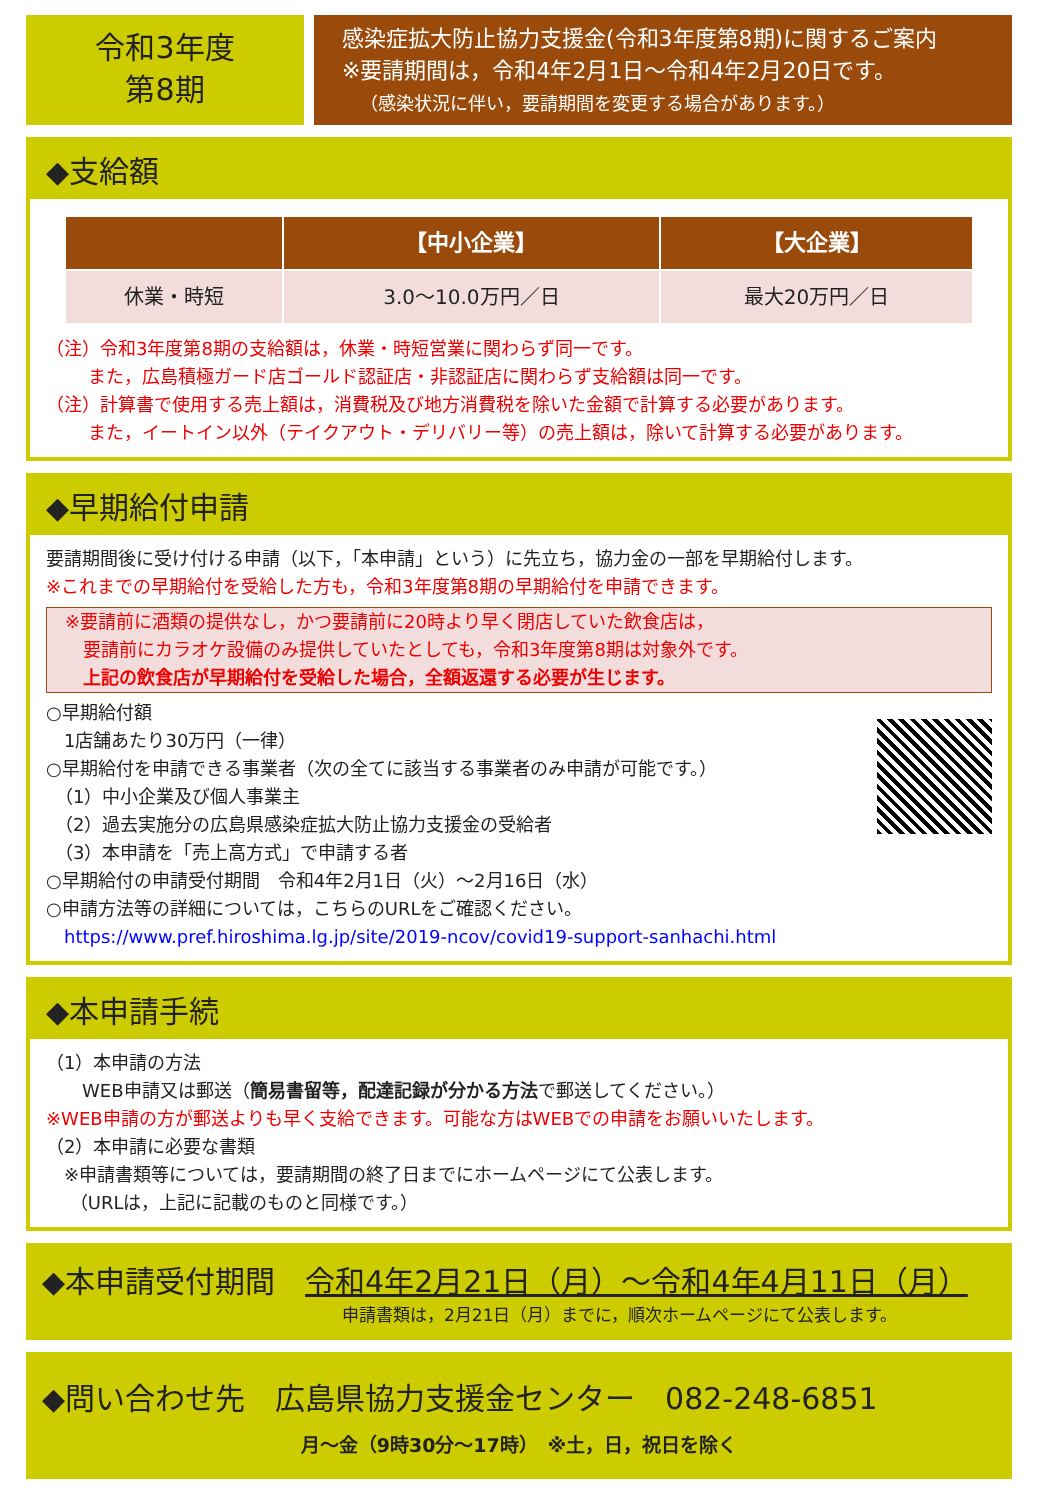令和3年度
第8期
感染症拡大防止協力支援金(令和3年度第8期)に関するご案内
※要請期間は，令和4年2月1日～令和4年2月20日です。
（感染状況に伴い，要請期間を変更する場合があります。）
◆支給額
| | 【中小企業】 | 【大企業】 |
| --- | --- | --- |
| 休業・時短 | 3.0～10.0万円／日 | 最大20万円／日 |
（注）令和3年度第8期の支給額は，休業・時短営業に関わらず同一です。
　　 また，広島積極ガード店ゴールド認証店・非認証店に関わらず支給額は同一です。
（注）計算書で使用する売上額は，消費税及び地方消費税を除いた金額で計算する必要があります。
　　 また，イートイン以外（テイクアウト・デリバリー等）の売上額は，除いて計算する必要があります。
◆早期給付申請
要請期間後に受け付ける申請（以下，「本申請」という）に先立ち，協力金の一部を早期給付します。
※これまでの早期給付を受給した方も，令和3年度第8期の早期給付を申請できます。
※要請前に酒類の提供なし，かつ要請前に20時より早く閉店していた飲食店は，
　要請前にカラオケ設備のみ提供していたとしても，令和3年度第8期は対象外です。
　上記の飲食店が早期給付を受給した場合，全額返還する必要が生じます。
○早期給付額
　1店舗あたり30万円（一律）
○早期給付を申請できる事業者（次の全てに該当する事業者のみ申請が可能です。）
　（1）中小企業及び個人事業主
　（2）過去実施分の広島県感染症拡大防止協力支援金の受給者
　（3）本申請を「売上高方式」で申請する者
○早期給付の申請受付期間　令和4年2月1日（火）～2月16日（水）
○申請方法等の詳細については，こちらのURLをご確認ください。
　https://www.pref.hiroshima.lg.jp/site/2019-ncov/covid19-support-sanhachi.html
◆本申請手続
（1）本申請の方法
　　WEB申請又は郵送（簡易書留等，配達記録が分かる方法で郵送してください。）
※WEB申請の方が郵送よりも早く支給できます。可能な方はWEBでの申請をお願いいたします。
（2）本申請に必要な書類
　※申請書類等については，要請期間の終了日までにホームページにて公表します。
　 （URLは，上記に記載のものと同様です。）
◆本申請受付期間　令和4年2月21日（月）～令和4年4月11日（月）
申請書類は，2月21日（月）までに，順次ホームページにて公表します。
◆問い合わせ先　広島県協力支援金センター　082-248-6851
月～金（9時30分～17時）　※土，日，祝日を除く